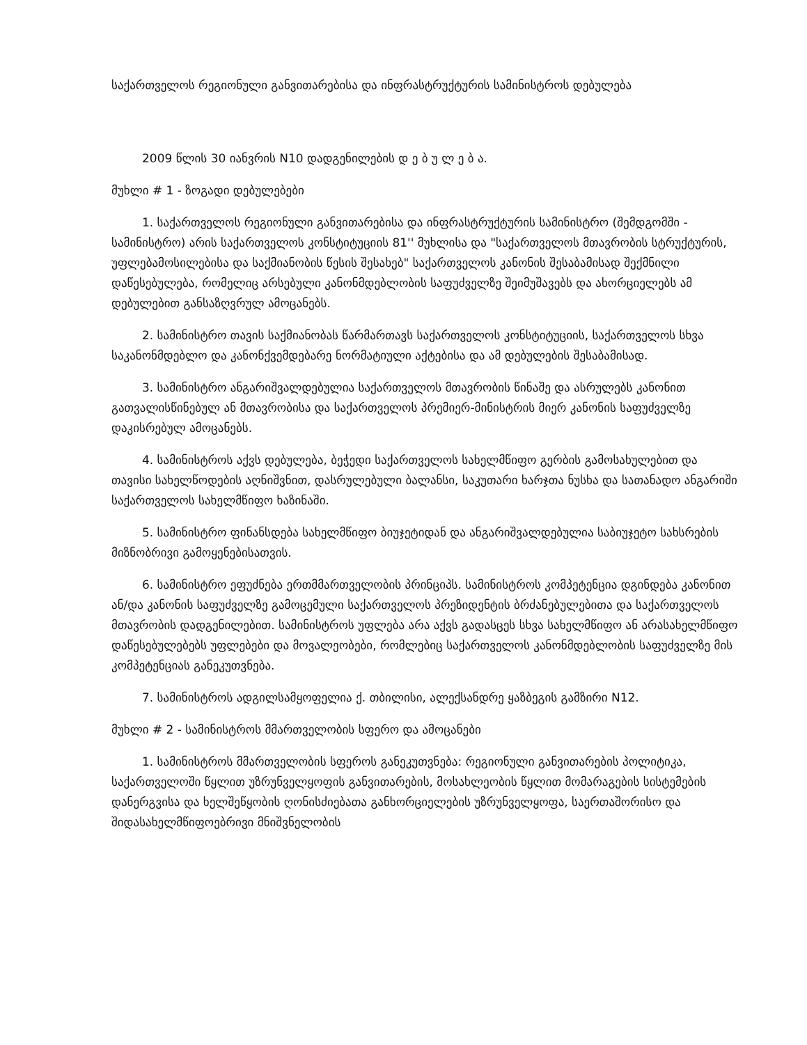საქართველოს რეგიონული განვითარებისა და ინფრასტრუქტურის სამინისტროს დებულება
2009 წლის 30 იანვრის N10 დადგენილების დ ე ბ უ ლ ე ბ ა.
მუხლი # 1 - ზოგადი დებულებები
1. საქართველოს რეგიონული განვითარებისა და ინფრასტრუქტურის სამინისტრო (შემდგომში - სამინისტრო) არის საქართველოს კონსტიტუციის 81'' მუხლისა და "საქართველოს მთავრობის სტრუქტურის, უფლებამოსილებისა და საქმიანობის წესის შესახებ" საქართველოს კანონის შესაბამისად შექმნილი დაწესებულება, რომელიც არსებული კანონმდებლობის საფუძველზე შეიმუშავებს და ახორციელებს ამ დებულებით განსაზღვრულ ამოცანებს.
2. სამინისტრო თავის საქმიანობას წარმართავს საქართველოს კონსტიტუციის, საქართველოს სხვა საკანონმდებლო და კანონქვემდებარე ნორმატიული აქტებისა და ამ დებულების შესაბამისად.
3. სამინისტრო ანგარიშვალდებულია საქართველოს მთავრობის წინაშე და ასრულებს კანონით გათვალისწინებულ ან მთავრობისა და საქართველოს პრემიერ-მინისტრის მიერ კანონის საფუძველზე დაკისრებულ ამოცანებს.
4. სამინისტროს აქვს დებულება, ბეჭედი საქართველოს სახელმწიფო გერბის გამოსახულებით და თავისი სახელწოდების აღნიშვნით, დასრულებული ბალანსი, საკუთარი ხარჯთა ნუსხა და სათანადო ანგარიში საქართველოს სახელმწიფო ხაზინაში.
5. სამინისტრო ფინანსდება სახელმწიფო ბიუჯეტიდან და ანგარიშვალდებულია საბიუჯეტო სახსრების მიზნობრივი გამოყენებისათვის.
6. სამინისტრო ეფუძნება ერთმმართველობის პრინციპს. სამინისტროს კომპეტენცია დგინდება კანონით ან/და კანონის საფუძველზე გამოცემული საქართველოს პრეზიდენტის ბრძანებულებითა და საქართველოს მთავრობის დადგენილებით. სამინისტროს უფლება არა აქვს გადასცეს სხვა სახელმწიფო ან არასახელმწიფო დაწესებულებებს უფლებები და მოვალეობები, რომლებიც საქართველოს კანონმდებლობის საფუძველზე მის კომპეტენციას განეკუთვნება.
7. სამინისტროს ადგილსამყოფელია ქ. თბილისი, ალექსანდრე ყაზბეგის გამზირი N12.
მუხლი # 2 - სამინისტროს მმართველობის სფერო და ამოცანები
1. სამინისტროს მმართველობის სფეროს განეკუთვნება: რეგიონული განვითარების პოლიტიკა, საქართველოში წყლით უზრუნველყოფის განვითარების, მოსახლეობის წყლით მომარაგების სისტემების დანერგვისა და ხელშეწყობის ღონისძიებათა განხორციელების უზრუნველყოფა, საერთაშორისო და შიდასახელმწიფოებრივი მნიშვნელობის